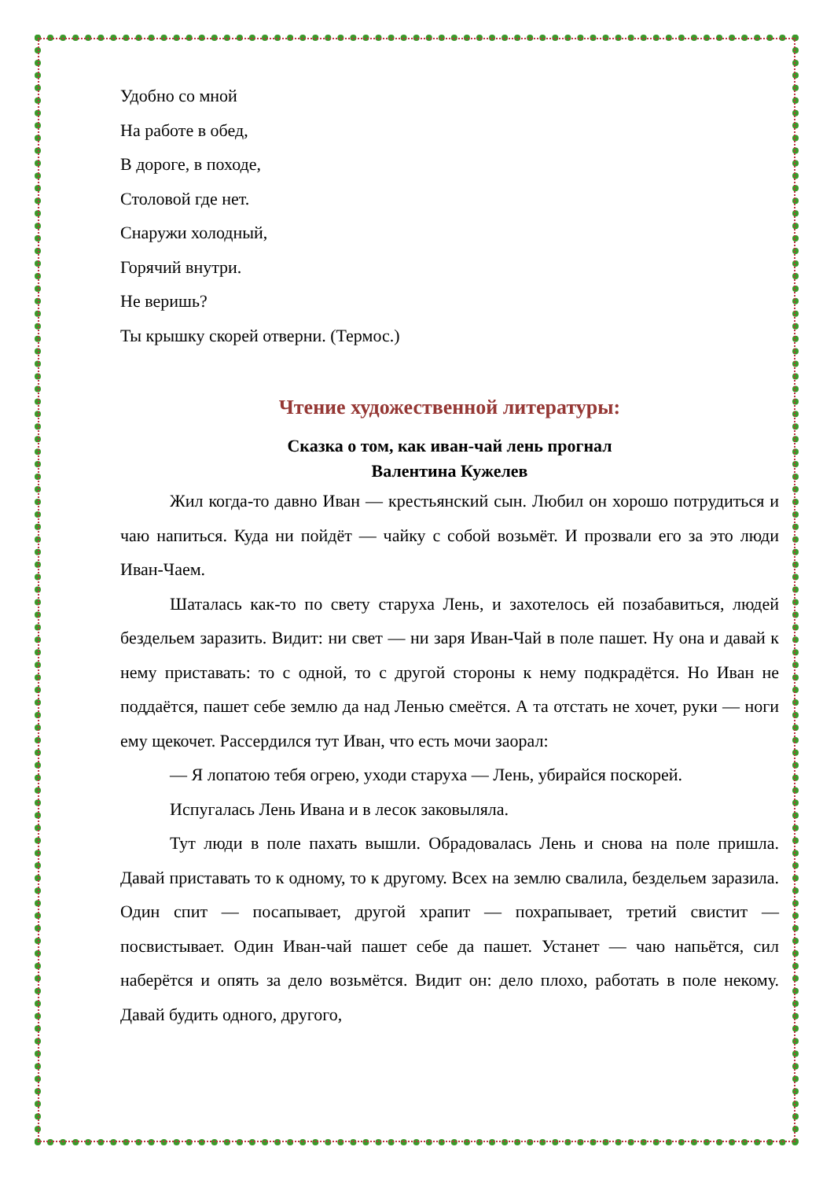Удобно со мной
На работе в обед,
В дороге, в походе,
Столовой где нет.
Снаружи холодный,
Горячий внутри.
Не веришь?
Ты крышку скорей отверни. (Термос.)
Чтение художественной литературы:
Сказка о том, как иван-чай лень прогнал
Валентина Кужелев
Жил когда-то давно Иван — крестьянский сын. Любил он хорошо потрудиться и чаю напиться. Куда ни пойдёт — чайку с собой возьмёт. И прозвали его за это люди Иван-Чаем.
Шаталась как-то по свету старуха Лень, и захотелось ей позабавиться, людей бездельем заразить. Видит: ни свет — ни заря Иван-Чай в поле пашет. Ну она и давай к нему приставать: то с одной, то с другой стороны к нему подкрадётся. Но Иван не поддаётся, пашет себе землю да над Ленью смеётся. А та отстать не хочет, руки — ноги ему щекочет. Рассердился тут Иван, что есть мочи заорал:
— Я лопатою тебя огрею, уходи старуха — Лень, убирайся поскорей.
Испугалась Лень Ивана и в лесок заковыляла.
Тут люди в поле пахать вышли. Обрадовалась Лень и снова на поле пришла. Давай приставать то к одному, то к другому. Всех на землю свалила, бездельем заразила. Один спит — посапывает, другой храпит — похрапывает, третий свистит — посвистывает. Один Иван-чай пашет себе да пашет. Устанет — чаю напьётся, сил наберётся и опять за дело возьмётся. Видит он: дело плохо, работать в поле некому. Давай будить одного, другого,